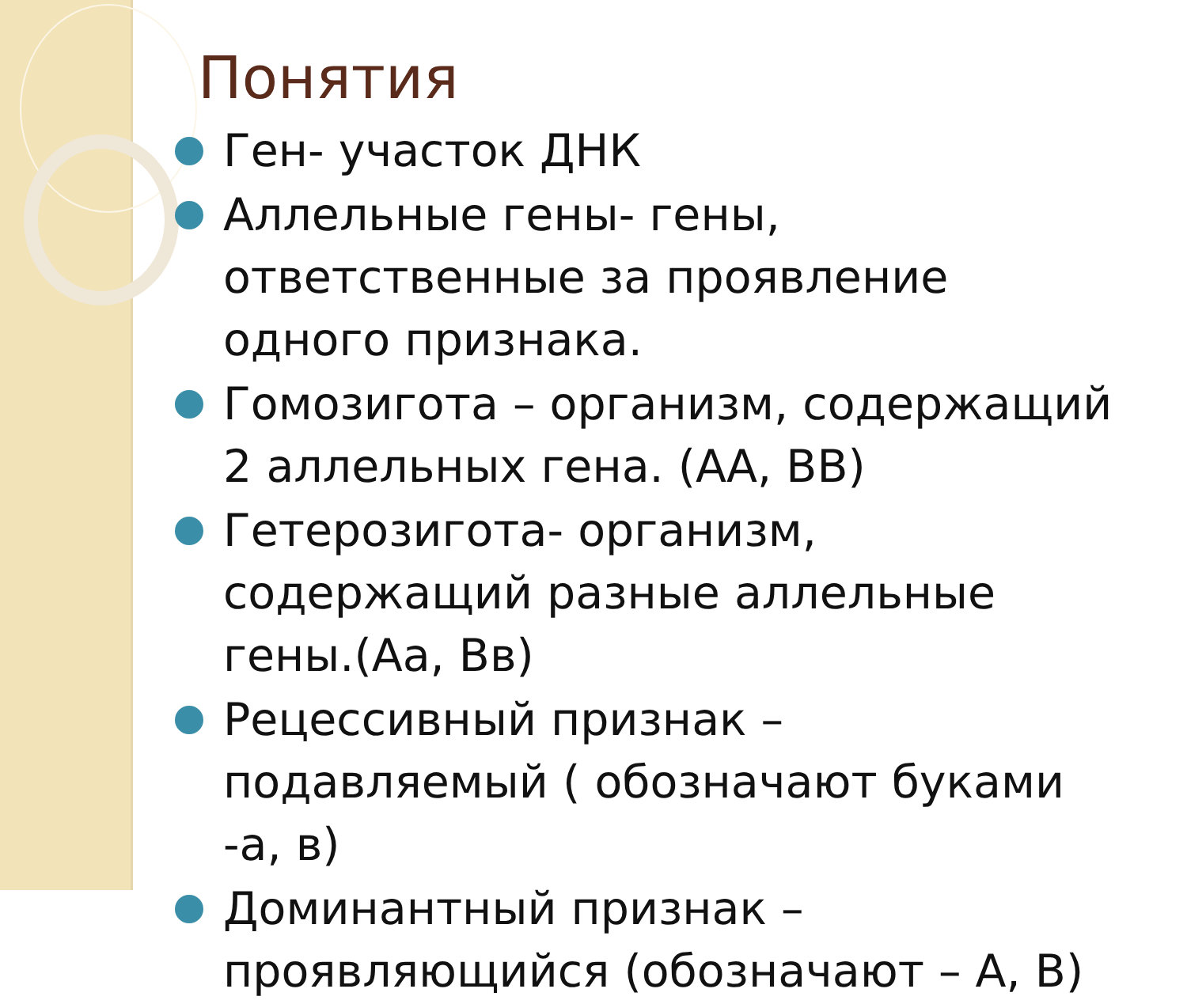Понятия
Ген- участок ДНК
Аллельные гены- гены, ответственные за проявление одного признака.
Гомозигота – организм, содержащий 2 аллельных гена. (АА, ВВ)
Гетерозигота- организм, содержащий разные аллельные гены.(Аа, Вв)
Рецессивный признак – подавляемый ( обозначают буками -а, в)
Доминантный признак – проявляющийся (обозначают – А, В)